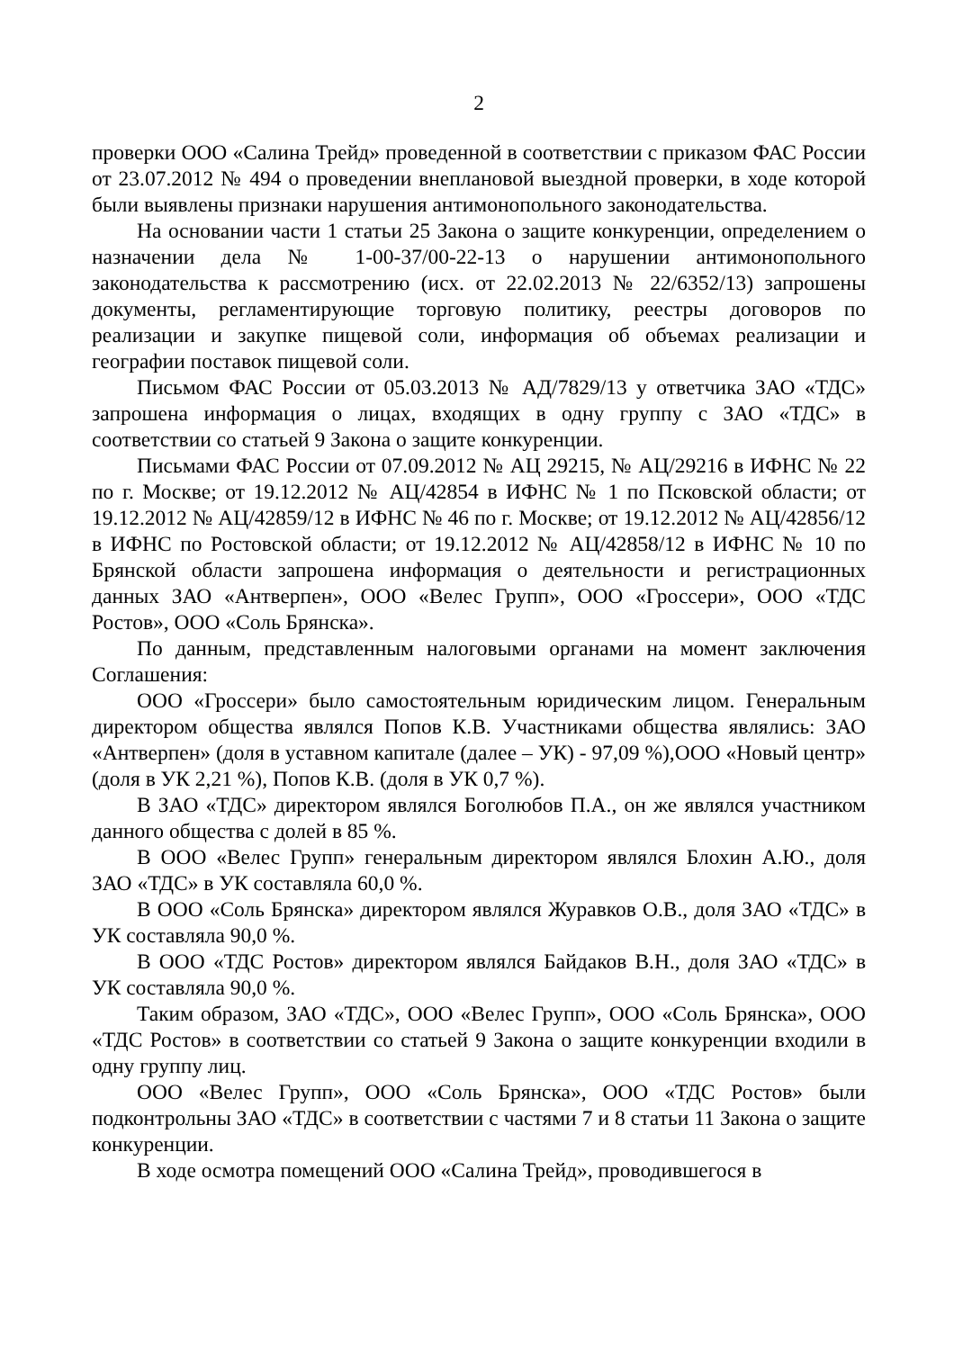2
проверки ООО «Салина Трейд» проведенной в соответствии с приказом ФАС России от 23.07.2012 № 494 о проведении внеплановой выездной проверки, в ходе которой были выявлены признаки нарушения антимонопольного законодательства.
На основании части 1 статьи 25 Закона о защите конкуренции, определением о назначении дела № 1-00-37/00-22-13 о нарушении антимонопольного законодательства к рассмотрению (исх. от 22.02.2013 № 22/6352/13) запрошены документы, регламентирующие торговую политику, реестры договоров по реализации и закупке пищевой соли, информация об объемах реализации и географии поставок пищевой соли.
Письмом ФАС России от 05.03.2013 № АД/7829/13 у ответчика ЗАО «ТДС» запрошена информация о лицах, входящих в одну группу с ЗАО «ТДС» в соответствии со статьей 9 Закона о защите конкуренции.
Письмами ФАС России от 07.09.2012 № АЦ 29215, № АЦ/29216 в ИФНС № 22 по г. Москве; от 19.12.2012 № АЦ/42854 в ИФНС № 1 по Псковской области; от 19.12.2012 № АЦ/42859/12 в ИФНС № 46 по г. Москве; от 19.12.2012 № АЦ/42856/12 в ИФНС по Ростовской области; от 19.12.2012 № АЦ/42858/12 в ИФНС № 10 по Брянской области запрошена информация о деятельности и регистрационных данных ЗАО «Антверпен», ООО «Велес Групп», ООО «Гроссери», ООО «ТДС Ростов», ООО «Соль Брянска».
По данным, представленным налоговыми органами на момент заключения Соглашения:
ООО «Гроссери» было самостоятельным юридическим лицом. Генеральным директором общества являлся Попов К.В. Участниками общества являлись: ЗАО «Антверпен» (доля в уставном капитале (далее – УК) - 97,09 %),ООО «Новый центр» (доля в УК 2,21 %), Попов К.В. (доля в УК 0,7 %).
В ЗАО «ТДС» директором являлся Боголюбов П.А., он же являлся участником данного общества с долей в 85 %.
В ООО «Велес Групп» генеральным директором являлся Блохин А.Ю., доля ЗАО «ТДС» в УК составляла 60,0 %.
В ООО «Соль Брянска» директором являлся Журавков О.В., доля ЗАО «ТДС» в УК составляла 90,0 %.
В ООО «ТДС Ростов» директором являлся Байдаков В.Н., доля ЗАО «ТДС» в УК составляла 90,0 %.
Таким образом, ЗАО «ТДС», ООО «Велес Групп», ООО «Соль Брянска», ООО «ТДС Ростов» в соответствии со статьей 9 Закона о защите конкуренции входили в одну группу лиц.
ООО «Велес Групп», ООО «Соль Брянска», ООО «ТДС Ростов» были подконтрольны ЗАО «ТДС» в соответствии с частями 7 и 8 статьи 11 Закона о защите конкуренции.
В ходе осмотра помещений ООО «Салина Трейд», проводившегося в